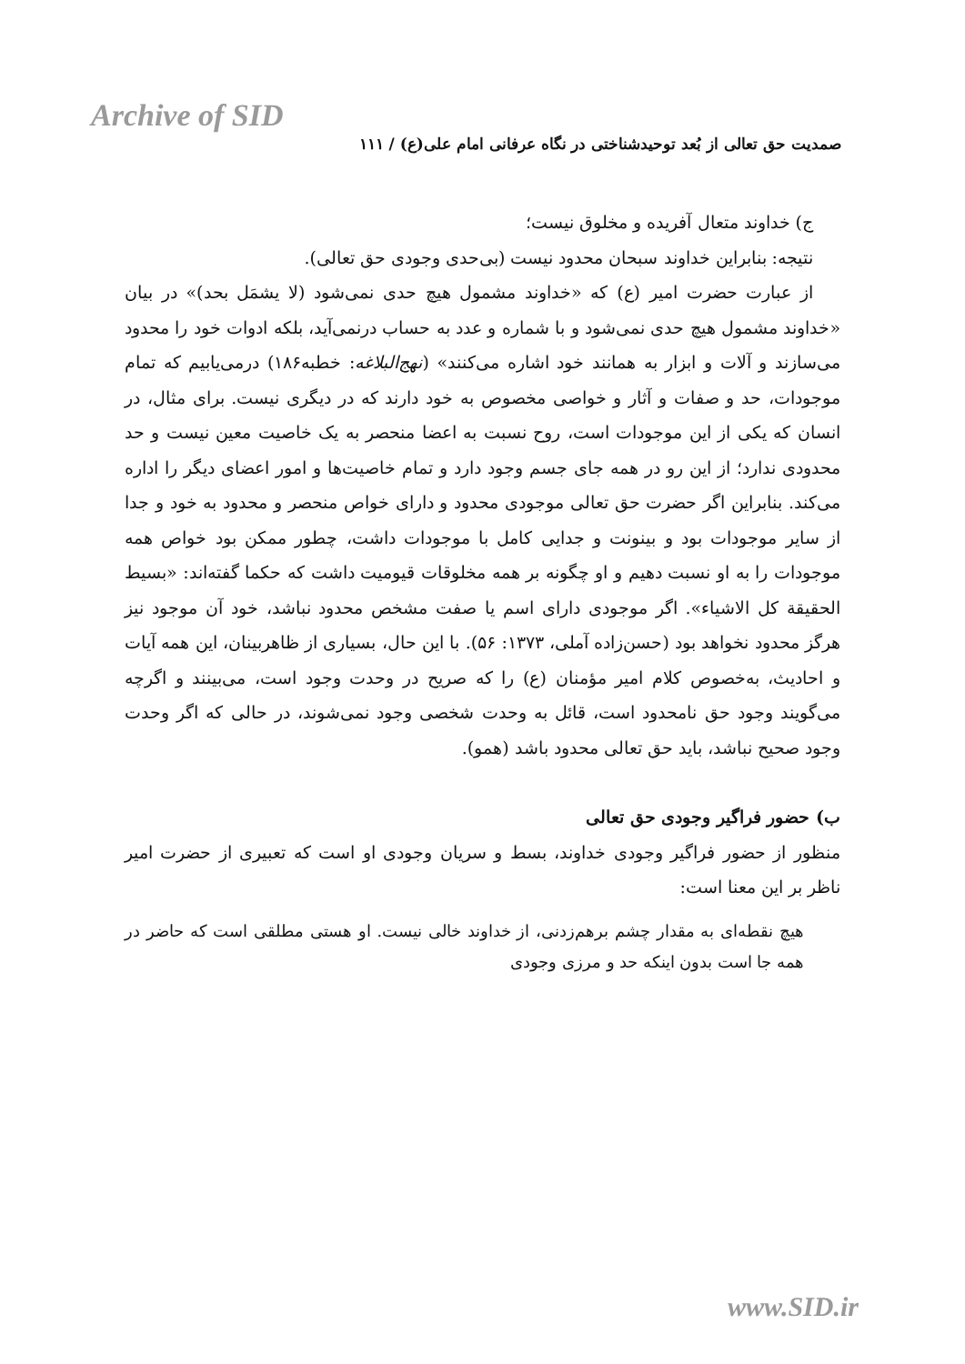Archive of SID
صمدیت حق تعالی از بُعد توحیدشناختی در نگاه عرفانی امام علی(ع) / ۱۱۱
ج) خداوند متعال آفریده و مخلوق نیست؛
نتیجه: بنابراین خداوند سبحان محدود نیست (بی‌حدی وجودی حق تعالی).
از عبارت حضرت امیر (ع) که «خداوند مشمول هیچ حدی نمی‌شود (لا یشمَل بحد)» در بیان «خداوند مشمول هیچ حدی نمی‌شود و با شماره و عدد به حساب درنمی‌آید، بلکه ادوات خود را محدود می‌سازند و آلات و ابزار به همانند خود اشاره می‌کنند» (نهج‌البلاغه: خطبه۱۸۶) درمی‌یابیم که تمام موجودات، حد و صفات و آثار و خواصی مخصوص به خود دارند که در دیگری نیست. برای مثال، در انسان که یکی از این موجودات است، روح نسبت به اعضا منحصر به یک خاصیت معین نیست و حد محدودی ندارد؛ از این رو در همه جای جسم وجود دارد و تمام خاصیت‌ها و امور اعضای دیگر را اداره می‌کند. بنابراین اگر حضرت حق تعالی موجودی محدود و دارای خواص منحصر و محدود به خود و جدا از سایر موجودات بود و بینونت و جدایی کامل با موجودات داشت، چطور ممکن بود خواص همه موجودات را به او نسبت دهیم و او چگونه بر همه مخلوقات قیومیت داشت که حکما گفته‌اند: «بسیط الحقیقة کل الاشیاء». اگر موجودی دارای اسم یا صفت مشخص محدود نباشد، خود آن موجود نیز هرگز محدود نخواهد بود (حسن‌زاده آملی، ۱۳۷۳: ۵۶). با این حال، بسیاری از ظاهربینان، این همه آیات و احادیث، به‌خصوص کلام امیر مؤمنان (ع) را که صریح در وحدت وجود است، می‌بینند و اگرچه می‌گویند وجود حق نامحدود است، قائل به وحدت شخصی وجود نمی‌شوند، در حالی که اگر وحدت وجود صحیح نباشد، باید حق تعالی محدود باشد (همو).
ب) حضور فراگیر وجودی حق تعالی
منظور از حضور فراگیر وجودی خداوند، بسط و سریان وجودی او است که تعبیری از حضرت امیر ناظر بر این معنا است:
هیچ نقطه‌ای به مقدار چشم برهم‌زدنی، از خداوند خالی نیست. او هستی مطلقی است که حاضر در همه جا است بدون اینکه حد و مرزی وجودی
www.SID.ir